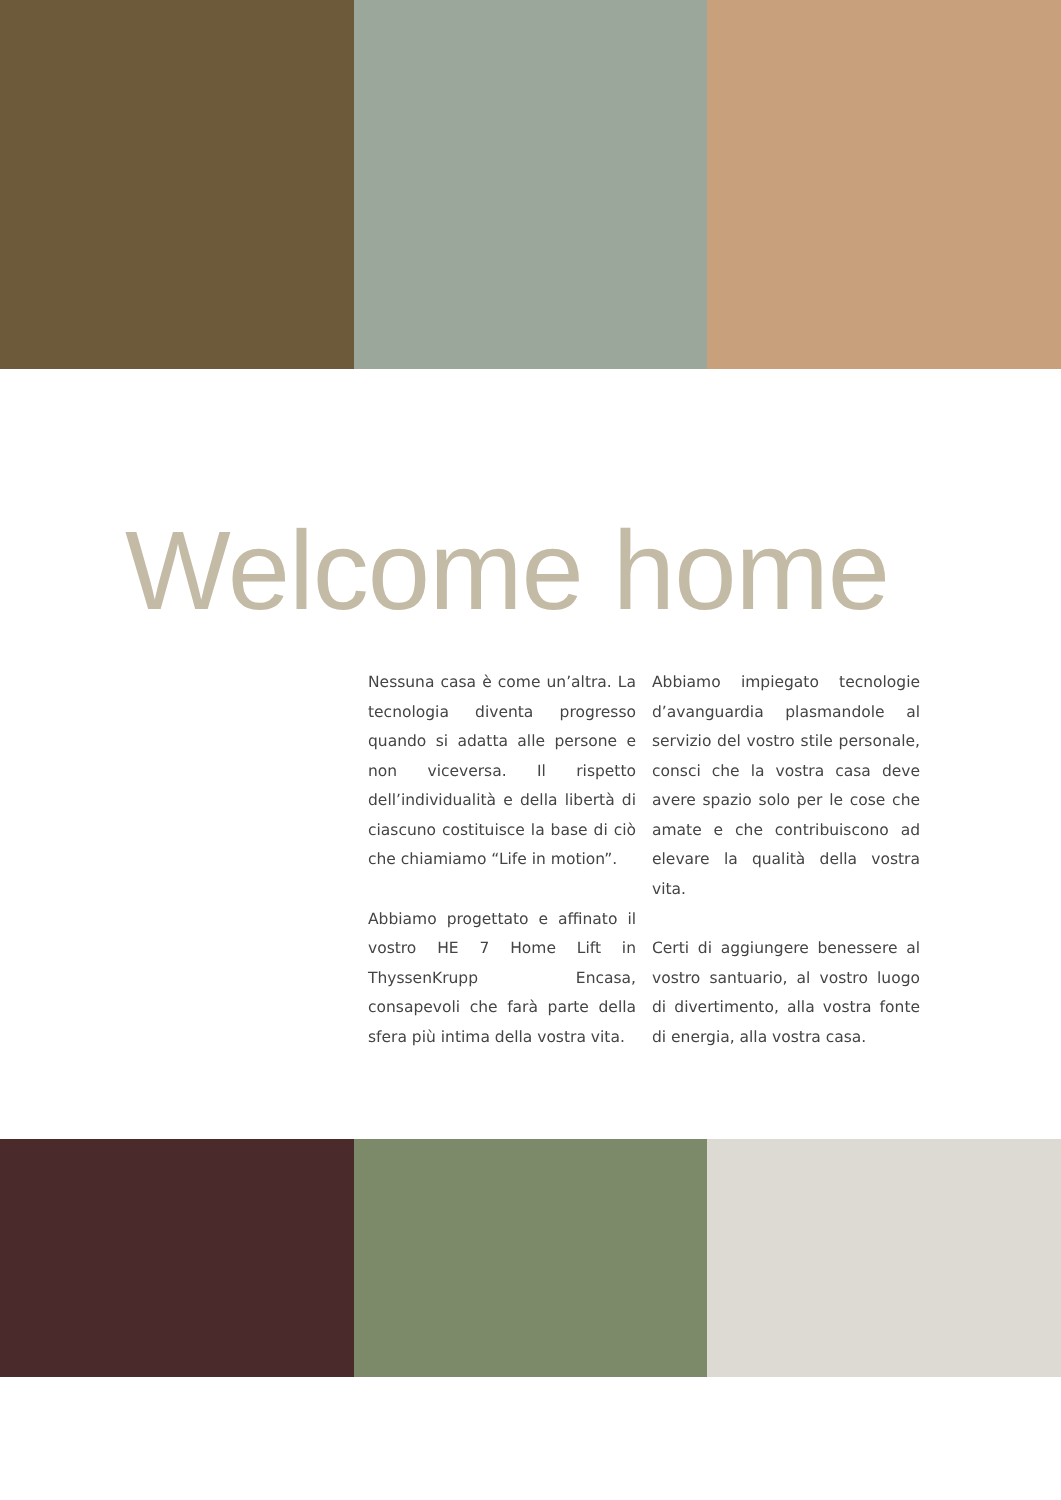Welcome home
Nessuna casa è come un’altra. La tecnologia diventa progresso quando si adatta alle persone e non viceversa. Il rispetto dell’individualità e della libertà di ciascuno costituisce la base di ciò che chiamiamo “Life in motion”.
Abbiamo progettato e affinato il vostro HE 7 Home Lift in ThyssenKrupp Encasa, consapevoli che farà parte della sfera più intima della vostra vita.
Abbiamo impiegato tecnologie d’avanguardia plasmandole al servizio del vostro stile personale, consci che la vostra casa deve avere spazio solo per le cose che amate e che contribuiscono ad elevare la qualità della vostra vita.
Certi di aggiungere benessere al vostro santuario, al vostro luogo di divertimento, alla vostra fonte di energia, alla vostra casa.